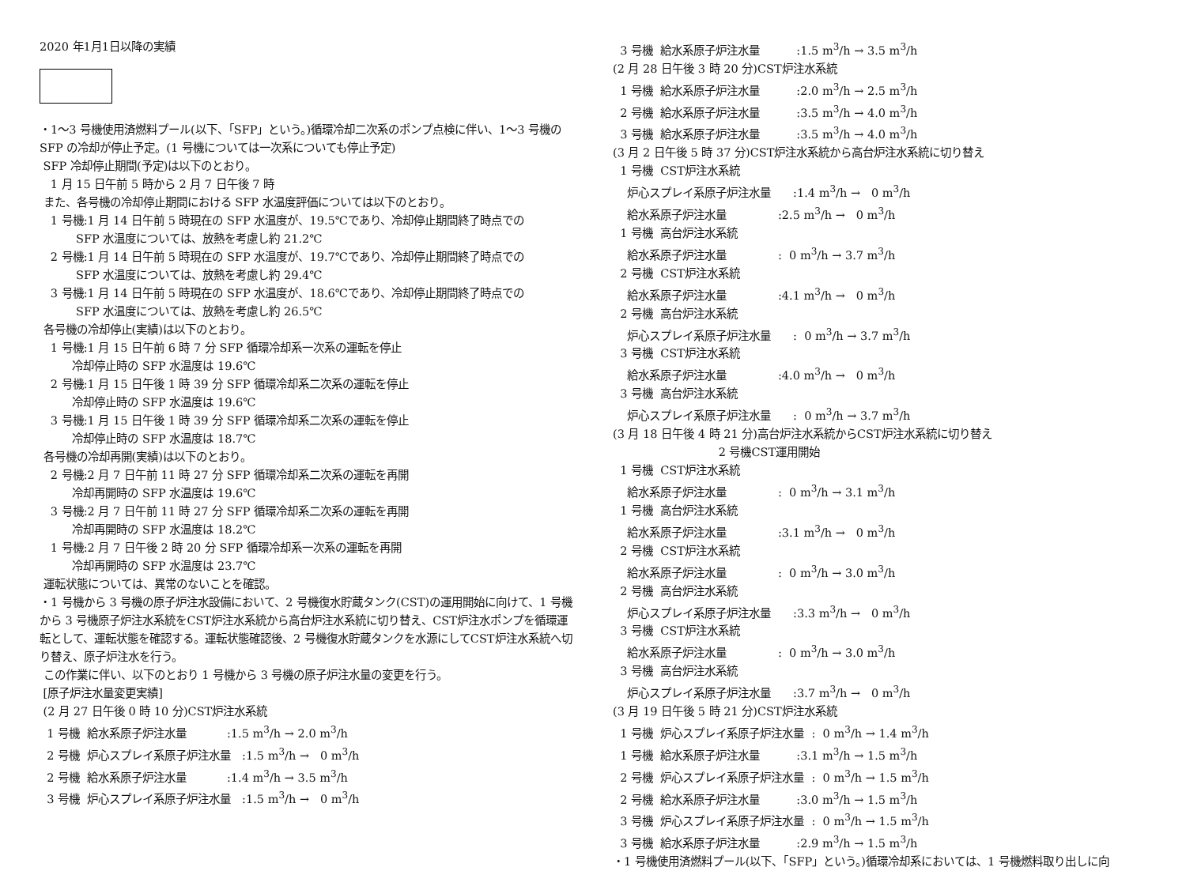2020 年1月1日以降の実績
・1～3 号機使用済燃料プール(以下、「SFP」という。)循環冷却二次系のポンプ点検に伴い、1～3 号機の SFP の冷却が停止予定。(1 号機については一次系についても停止予定)
SFP 冷却停止期間(予定)は以下のとおり。
1 月 15 日午前 5 時から 2 月 7 日午後 7 時
また、各号機の冷却停止期間における SFP 水温度評価については以下のとおり。
1 号機:1 月 14 日午前 5 時現在の SFP 水温度が、19.5℃であり、冷却停止期間終了時点での
SFP 水温度については、放熱を考慮し約 21.2℃
2 号機:1 月 14 日午前 5 時現在の SFP 水温度が、19.7℃であり、冷却停止期間終了時点での
SFP 水温度については、放熱を考慮し約 29.4℃
3 号機:1 月 14 日午前 5 時現在の SFP 水温度が、18.6℃であり、冷却停止期間終了時点での
SFP 水温度については、放熱を考慮し約 26.5℃
各号機の冷却停止(実績)は以下のとおり。
1 号機:1 月 15 日午前 6 時 7 分 SFP 循環冷却系一次系の運転を停止
冷却停止時の SFP 水温度は 19.6℃
2 号機:1 月 15 日午後 1 時 39 分 SFP 循環冷却系二次系の運転を停止
冷却停止時の SFP 水温度は 19.6℃
3 号機:1 月 15 日午後 1 時 39 分 SFP 循環冷却系二次系の運転を停止
冷却停止時の SFP 水温度は 18.7℃
各号機の冷却再開(実績)は以下のとおり。
2 号機:2 月 7 日午前 11 時 27 分 SFP 循環冷却系二次系の運転を再開
冷却再開時の SFP 水温度は 19.6℃
3 号機:2 月 7 日午前 11 時 27 分 SFP 循環冷却系二次系の運転を再開
冷却再開時の SFP 水温度は 18.2℃
1 号機:2 月 7 日午後 2 時 20 分 SFP 循環冷却系一次系の運転を再開
冷却再開時の SFP 水温度は 23.7℃
運転状態については、異常のないことを確認。
・1 号機から 3 号機の原子炉注水設備において、2 号機復水貯蔵タンク(CST)の運用開始に向けて、1 号機から 3 号機原子炉注水系統をCST炉注水系統から高台炉注水系統に切り替え、CST炉注水ポンプを循環運転として、運転状態を確認する。運転状態確認後、2 号機復水貯蔵タンクを水源にしてCST炉注水系統へ切り替え、原子炉注水を行う。
この作業に伴い、以下のとおり 1 号機から 3 号機の原子炉注水量の変更を行う。
[原子炉注水量変更実績]
(2 月 27 日午後 0 時 10 分)CST炉注水系統
1 号機 給水系原子炉注水量 :1.5 m<sup>3</sup>/h → 2.0 m<sup>3</sup>/h
2 号機 炉心スプレイ系原子炉注水量 :1.5 m<sup>3</sup>/h → 0 m<sup>3</sup>/h
2 号機 給水系原子炉注水量 :1.4 m<sup>3</sup>/h → 3.5 m<sup>3</sup>/h
3 号機 炉心スプレイ系原子炉注水量 :1.5 m<sup>3</sup>/h → 0 m<sup>3</sup>/h
3 号機 給水系原子炉注水量 :1.5 m<sup>3</sup>/h → 3.5 m<sup>3</sup>/h
(2 月 28 日午後 3 時 20 分)CST炉注水系統
1 号機 給水系原子炉注水量 :2.0 m<sup>3</sup>/h → 2.5 m<sup>3</sup>/h
2 号機 給水系原子炉注水量 :3.5 m<sup>3</sup>/h → 4.0 m<sup>3</sup>/h
3 号機 給水系原子炉注水量 :3.5 m<sup>3</sup>/h → 4.0 m<sup>3</sup>/h
(3 月 2 日午後 5 時 37 分)CST炉注水系統から高台炉注水系統に切り替え
1 号機 CST炉注水系統
炉心スプレイ系原子炉注水量 :1.4 m<sup>3</sup>/h → 0 m<sup>3</sup>/h
給水系原子炉注水量 :2.5 m<sup>3</sup>/h → 0 m<sup>3</sup>/h
1 号機 高台炉注水系統
給水系原子炉注水量 : 0 m<sup>3</sup>/h → 3.7 m<sup>3</sup>/h
2 号機 CST炉注水系統
給水系原子炉注水量 :4.1 m<sup>3</sup>/h → 0 m<sup>3</sup>/h
2 号機 高台炉注水系統
炉心スプレイ系原子炉注水量 : 0 m<sup>3</sup>/h → 3.7 m<sup>3</sup>/h
3 号機 CST炉注水系統
給水系原子炉注水量 :4.0 m<sup>3</sup>/h → 0 m<sup>3</sup>/h
3 号機 高台炉注水系統
炉心スプレイ系原子炉注水量 : 0 m<sup>3</sup>/h → 3.7 m<sup>3</sup>/h
(3 月 18 日午後 4 時 21 分)高台炉注水系統からCST炉注水系統に切り替え
2 号機CST運用開始
1 号機 CST炉注水系統
給水系原子炉注水量 : 0 m<sup>3</sup>/h → 3.1 m<sup>3</sup>/h
1 号機 高台炉注水系統
給水系原子炉注水量 :3.1 m<sup>3</sup>/h → 0 m<sup>3</sup>/h
2 号機 CST炉注水系統
給水系原子炉注水量 : 0 m<sup>3</sup>/h → 3.0 m<sup>3</sup>/h
2 号機 高台炉注水系統
炉心スプレイ系原子炉注水量 :3.3 m<sup>3</sup>/h → 0 m<sup>3</sup>/h
3 号機 CST炉注水系統
給水系原子炉注水量 : 0 m<sup>3</sup>/h → 3.0 m<sup>3</sup>/h
3 号機 高台炉注水系統
炉心スプレイ系原子炉注水量 :3.7 m<sup>3</sup>/h → 0 m<sup>3</sup>/h
(3 月 19 日午後 5 時 21 分)CST炉注水系統
1 号機 炉心スプレイ系原子炉注水量 : 0 m<sup>3</sup>/h → 1.4 m<sup>3</sup>/h
1 号機 給水系原子炉注水量 :3.1 m<sup>3</sup>/h → 1.5 m<sup>3</sup>/h
2 号機 炉心スプレイ系原子炉注水量 : 0 m<sup>3</sup>/h → 1.5 m<sup>3</sup>/h
2 号機 給水系原子炉注水量 :3.0 m<sup>3</sup>/h → 1.5 m<sup>3</sup>/h
3 号機 炉心スプレイ系原子炉注水量 : 0 m<sup>3</sup>/h → 1.5 m<sup>3</sup>/h
3 号機 給水系原子炉注水量 :2.9 m<sup>3</sup>/h → 1.5 m<sup>3</sup>/h
・1 号機使用済燃料プール(以下、「SFP」という。)循環冷却系においては、1 号機燃料取り出しに向